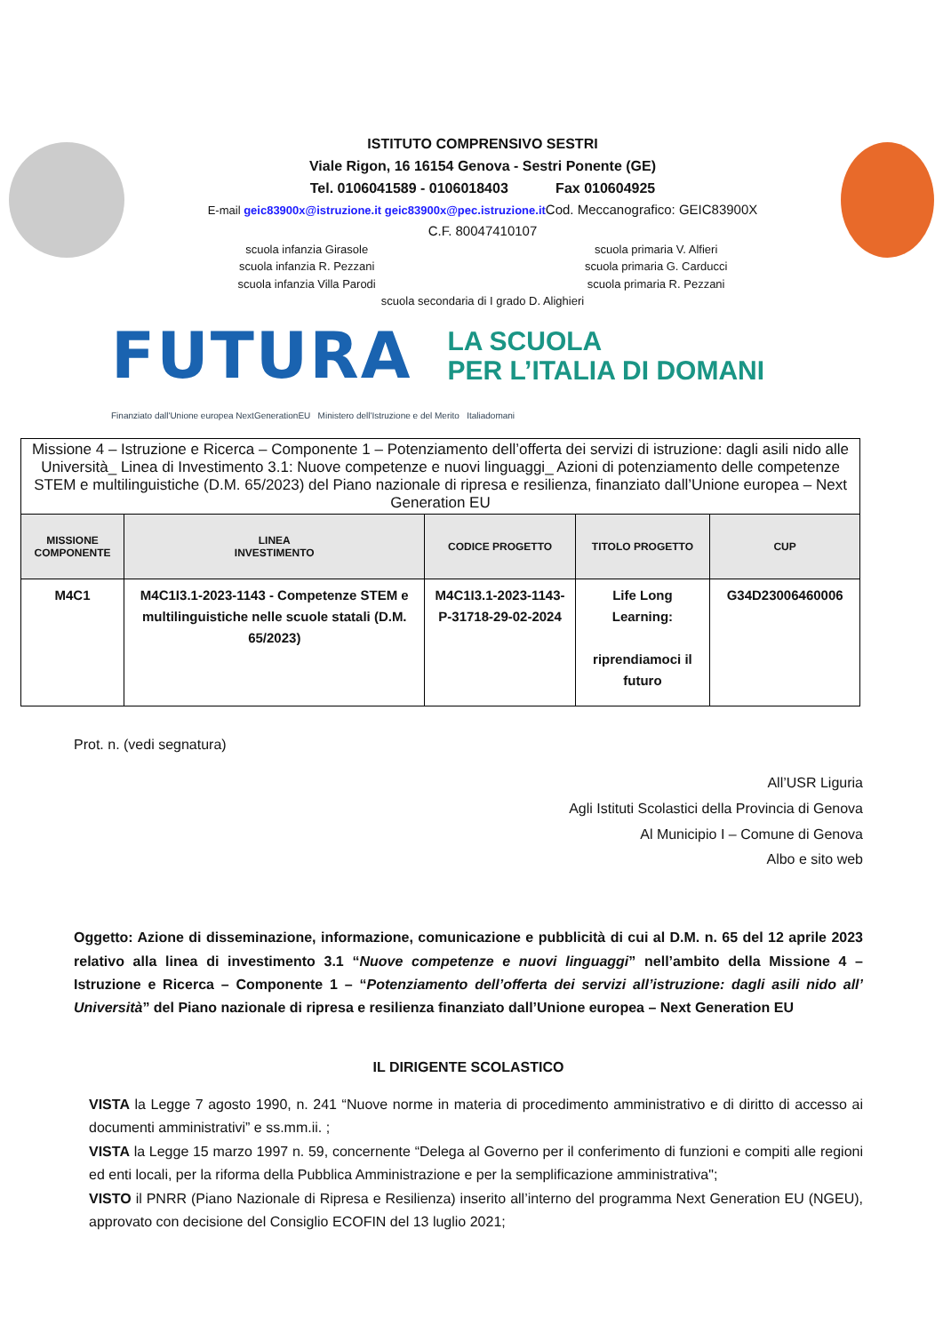ISTITUTO COMPRENSIVO SESTRI
Viale Rigon, 16 16154 Genova - Sestri Ponente (GE)
Tel. 0106041589 - 0106018403 Fax 010604925
E-mail geic83900x@istruzione.it geic83900x@pec.istruzione.it Cod. Meccanografico: GEIC83900X
C.F. 80047410107
scuola infanzia Girasole
scuola infanzia R. Pezzani
scuola infanzia Villa Parodi
scuola primaria V. Alfieri
scuola primaria G. Carducci
scuola primaria R. Pezzani
scuola secondaria di I grado D. Alighieri
FUTURA LA SCUOLA
PER L’ITALIA DI DOMANI
Finanziato dall'Unione europea NextGenerationEU Ministero dell'Istruzione e del Merito Italiadomani
| Missione 4 – Istruzione e Ricerca – Componente 1 – Potenziamento dell’offerta dei servizi di istruzione: dagli asili nido alle Università_ Linea di Investimento 3.1: Nuove competenze e nuovi linguaggi_ Azioni di potenziamento delle competenze STEM e multilinguistiche (D.M. 65/2023) del Piano nazionale di ripresa e resilienza, finanziato dall’Unione europea – Next Generation EU | | | | |
| MISSIONE COMPONENTE | LINEA INVESTIMENTO | CODICE PROGETTO | TITOLO PROGETTO | CUP |
| M4C1 | M4C1I3.1-2023-1143 - Competenze STEM e multilinguistiche nelle scuole statali (D.M. 65/2023) | M4C1I3.1-2023-1143-P-31718-29-02-2024 | Life Long Learning: riprendiamoci il futuro | G34D23006460006 |
Prot. n. (vedi segnatura)
All’USR Liguria
Agli Istituti Scolastici della Provincia di Genova
Al Municipio I – Comune di Genova
Albo e sito web
Oggetto: Azione di disseminazione, informazione, comunicazione e pubblicità di cui al D.M. n. 65 del 12 aprile 2023 relativo alla linea di investimento 3.1 “Nuove competenze e nuovi linguaggi” nell’ambito della Missione 4 – Istruzione e Ricerca – Componente 1 – “Potenziamento dell’offerta dei servizi all’istruzione: dagli asili nido all’ Università” del Piano nazionale di ripresa e resilienza finanziato dall’Unione europea – Next Generation EU
IL DIRIGENTE SCOLASTICO
VISTA la Legge 7 agosto 1990, n. 241 “Nuove norme in materia di procedimento amministrativo e di diritto di accesso ai documenti amministrativi” e ss.mm.ii. ;
VISTA la Legge 15 marzo 1997 n. 59, concernente “Delega al Governo per il conferimento di funzioni e compiti alle regioni ed enti locali, per la riforma della Pubblica Amministrazione e per la semplificazione amministrativa";
VISTO il PNRR (Piano Nazionale di Ripresa e Resilienza) inserito all’interno del programma Next Generation EU (NGEU), approvato con decisione del Consiglio ECOFIN del 13 luglio 2021;